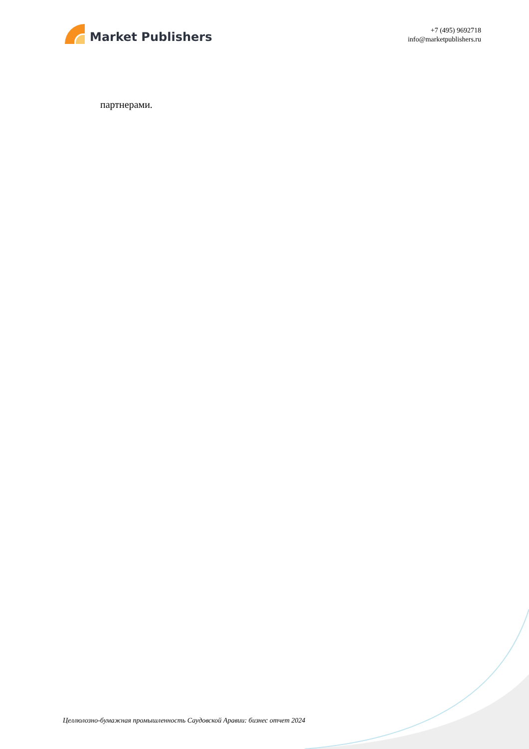Market Publishers
+7 (495) 9692718
info@marketpublishers.ru
партнерами.
Целлюлозно-бумажная промышленность Саудовской Аравии: бизнес отчет 2024